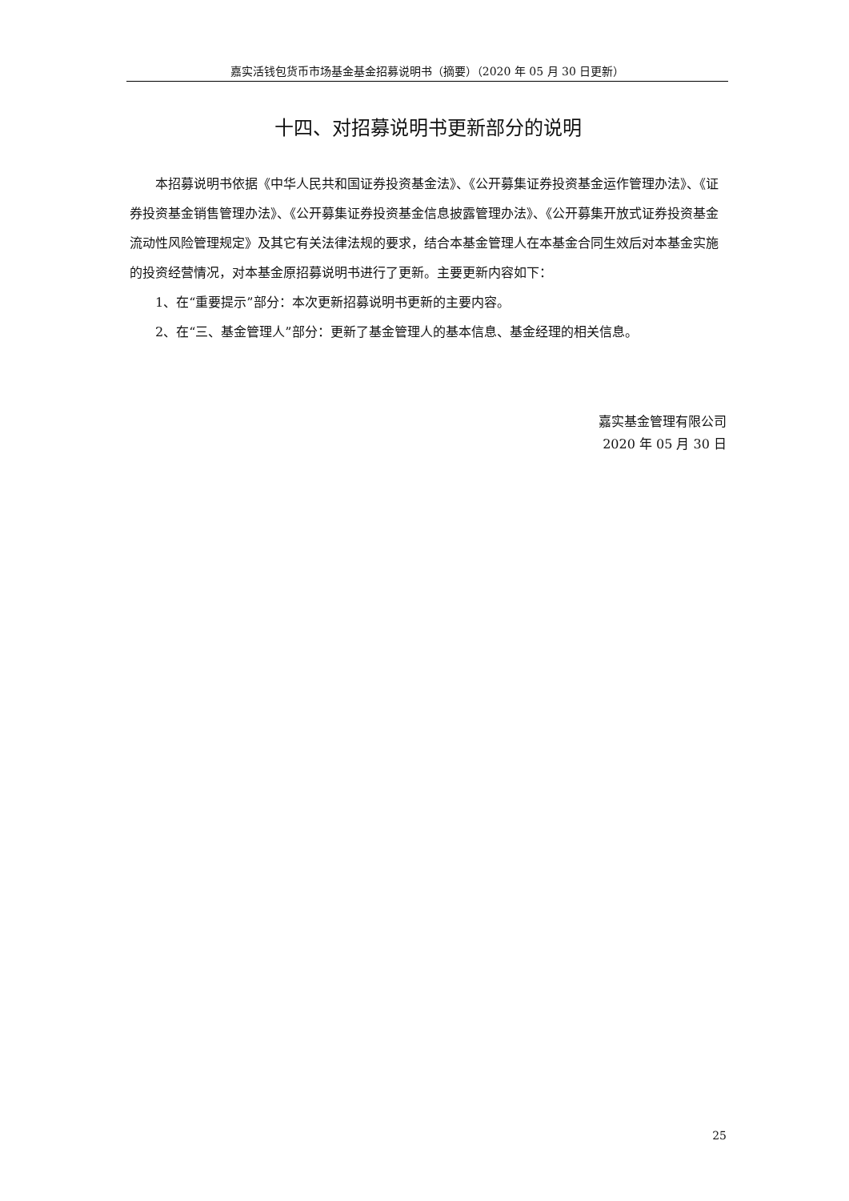嘉实活钱包货币市场基金基金招募说明书（摘要）（2020 年 05 月 30 日更新）
十四、对招募说明书更新部分的说明
本招募说明书依据《中华人民共和国证券投资基金法》、《公开募集证券投资基金运作管理办法》、《证券投资基金销售管理办法》、《公开募集证券投资基金信息披露管理办法》、《公开募集开放式证券投资基金流动性风险管理规定》及其它有关法律法规的要求，结合本基金管理人在本基金合同生效后对本基金实施的投资经营情况，对本基金原招募说明书进行了更新。主要更新内容如下：
1、在“重要提示”部分：本次更新招募说明书更新的主要内容。
2、在“三、基金管理人”部分：更新了基金管理人的基本信息、基金经理的相关信息。
嘉实基金管理有限公司
2020 年 05 月 30 日
25